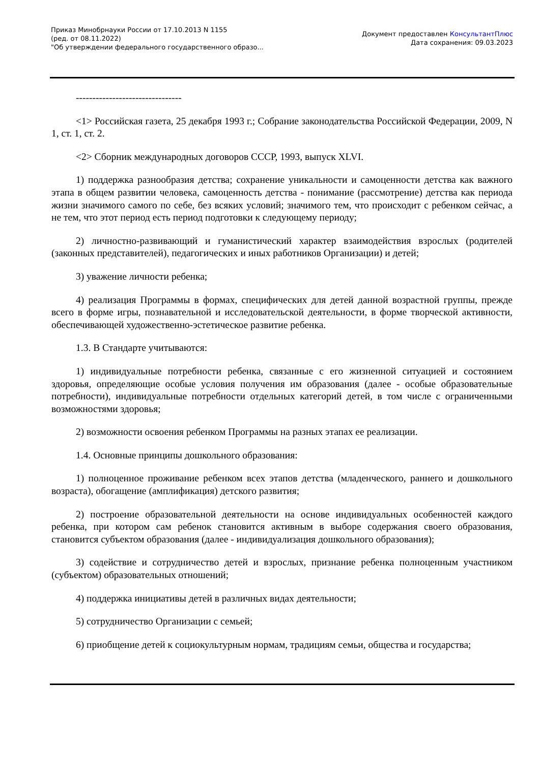Приказ Минобрнауки России от 17.10.2013 N 1155
(ред. от 08.11.2022)
"Об утверждении федерального государственного образо...
Документ предоставлен КонсультантПлюс
Дата сохранения: 09.03.2023
--------------------------------
<1> Российская газета, 25 декабря 1993 г.; Собрание законодательства Российской Федерации, 2009, N 1, ст. 1, ст. 2.
<2> Сборник международных договоров СССР, 1993, выпуск XLVI.
1) поддержка разнообразия детства; сохранение уникальности и самоценности детства как важного этапа в общем развитии человека, самоценность детства - понимание (рассмотрение) детства как периода жизни значимого самого по себе, без всяких условий; значимого тем, что происходит с ребенком сейчас, а не тем, что этот период есть период подготовки к следующему периоду;
2) личностно-развивающий и гуманистический характер взаимодействия взрослых (родителей (законных представителей), педагогических и иных работников Организации) и детей;
3) уважение личности ребенка;
4) реализация Программы в формах, специфических для детей данной возрастной группы, прежде всего в форме игры, познавательной и исследовательской деятельности, в форме творческой активности, обеспечивающей художественно-эстетическое развитие ребенка.
1.3. В Стандарте учитываются:
1) индивидуальные потребности ребенка, связанные с его жизненной ситуацией и состоянием здоровья, определяющие особые условия получения им образования (далее - особые образовательные потребности), индивидуальные потребности отдельных категорий детей, в том числе с ограниченными возможностями здоровья;
2) возможности освоения ребенком Программы на разных этапах ее реализации.
1.4. Основные принципы дошкольного образования:
1) полноценное проживание ребенком всех этапов детства (младенческого, раннего и дошкольного возраста), обогащение (амплификация) детского развития;
2) построение образовательной деятельности на основе индивидуальных особенностей каждого ребенка, при котором сам ребенок становится активным в выборе содержания своего образования, становится субъектом образования (далее - индивидуализация дошкольного образования);
3) содействие и сотрудничество детей и взрослых, признание ребенка полноценным участником (субъектом) образовательных отношений;
4) поддержка инициативы детей в различных видах деятельности;
5) сотрудничество Организации с семьей;
6) приобщение детей к социокультурным нормам, традициям семьи, общества и государства;